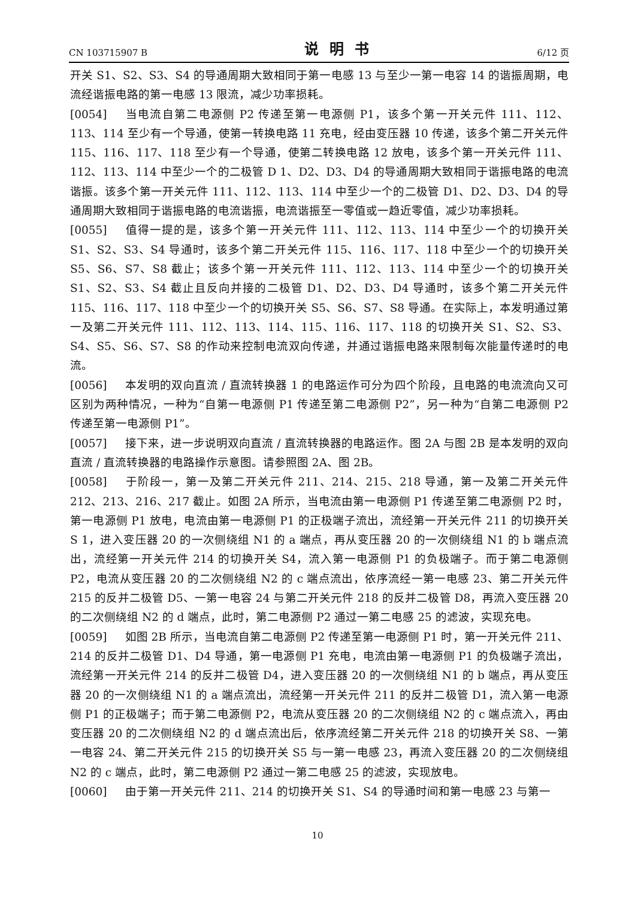CN 103715907 B 说明书 6/12 页
开关 S1、S2、S3、S4 的导通周期大致相同于第一电感 13 与至少一第一电容 14 的谐振周期，电流经谐振电路的第一电感 13 限流，减少功率损耗。
[0054] 当电流自第二电源侧 P2 传递至第一电源侧 P1，该多个第一开关元件 111、112、113、114 至少有一个导通，使第一转换电路 11 充电，经由变压器 10 传递，该多个第二开关元件 115、116、117、118 至少有一个导通，使第二转换电路 12 放电，该多个第一开关元件 111、112、113、114 中至少一个的二极管 D 1、D2、D3、D4 的导通周期大致相同于谐振电路的电流谐振。该多个第一开关元件 111、112、113、114 中至少一个的二极管 D1、D2、D3、D4 的导通周期大致相同于谐振电路的电流谐振，电流谐振至一零值或一趋近零值，减少功率损耗。
[0055] 值得一提的是，该多个第一开关元件 111、112、113、114 中至少一个的切换开关 S1、S2、S3、S4 导通时，该多个第二开关元件 115、116、117、118 中至少一个的切换开关 S5、S6、S7、S8 截止；该多个第一开关元件 111、112、113、114 中至少一个的切换开关 S1、S2、S3、S4 截止且反向并接的二极管 D1、D2、D3、D4 导通时，该多个第二开关元件 115、116、117、118 中至少一个的切换开关 S5、S6、S7、S8 导通。在实际上，本发明通过第一及第二开关元件 111、112、113、114、115、116、117、118 的切换开关 S1、S2、S3、S4、S5、S6、S7、S8 的作动来控制电流双向传递，并通过谐振电路来限制每次能量传递时的电流。
[0056] 本发明的双向直流 / 直流转换器 1 的电路运作可分为四个阶段，且电路的电流流向又可区别为两种情况，一种为“自第一电源侧 P1 传递至第二电源侧 P2”，另一种为“自第二电源侧 P2 传递至第一电源侧 P1”。
[0057] 接下来，进一步说明双向直流 / 直流转换器的电路运作。图 2A 与图 2B 是本发明的双向直流 / 直流转换器的电路操作示意图。请参照图 2A、图 2B。
[0058] 于阶段一，第一及第二开关元件 211、214、215、218 导通，第一及第二开关元件 212、213、216、217 截止。如图 2A 所示，当电流由第一电源侧 P1 传递至第二电源侧 P2 时，第一电源侧 P1 放电，电流由第一电源侧 P1 的正极端子流出，流经第一开关元件 211 的切换开关 S 1，进入变压器 20 的一次侧绕组 N1 的 a 端点，再从变压器 20 的一次侧绕组 N1 的 b 端点流出，流经第一开关元件 214 的切换开关 S4，流入第一电源侧 P1 的负极端子。而于第二电源侧 P2，电流从变压器 20 的二次侧绕组 N2 的 c 端点流出，依序流经一第一电感 23、第二开关元件 215 的反并二极管 D5、一第一电容 24 与第二开关元件 218 的反并二极管 D8，再流入变压器 20 的二次侧绕组 N2 的 d 端点，此时，第二电源侧 P2 通过一第二电感 25 的滤波，实现充电。
[0059] 如图 2B 所示，当电流自第二电源侧 P2 传递至第一电源侧 P1 时，第一开关元件 211、214 的反并二极管 D1、D4 导通，第一电源侧 P1 充电，电流由第一电源侧 P1 的负极端子流出，流经第一开关元件 214 的反并二极管 D4，进入变压器 20 的一次侧绕组 N1 的 b 端点，再从变压器 20 的一次侧绕组 N1 的 a 端点流出，流经第一开关元件 211 的反并二极管 D1，流入第一电源侧 P1 的正极端子；而于第二电源侧 P2，电流从变压器 20 的二次侧绕组 N2 的 c 端点流入，再由变压器 20 的二次侧绕组 N2 的 d 端点流出后，依序流经第二开关元件 218 的切换开关 S8、一第一电容 24、第二开关元件 215 的切换开关 S5 与一第一电感 23，再流入变压器 20 的二次侧绕组 N2 的 c 端点，此时，第二电源侧 P2 通过一第二电感 25 的滤波，实现放电。
[0060] 由于第一开关元件 211、214 的切换开关 S1、S4 的导通时间和第一电感 23 与第一
10